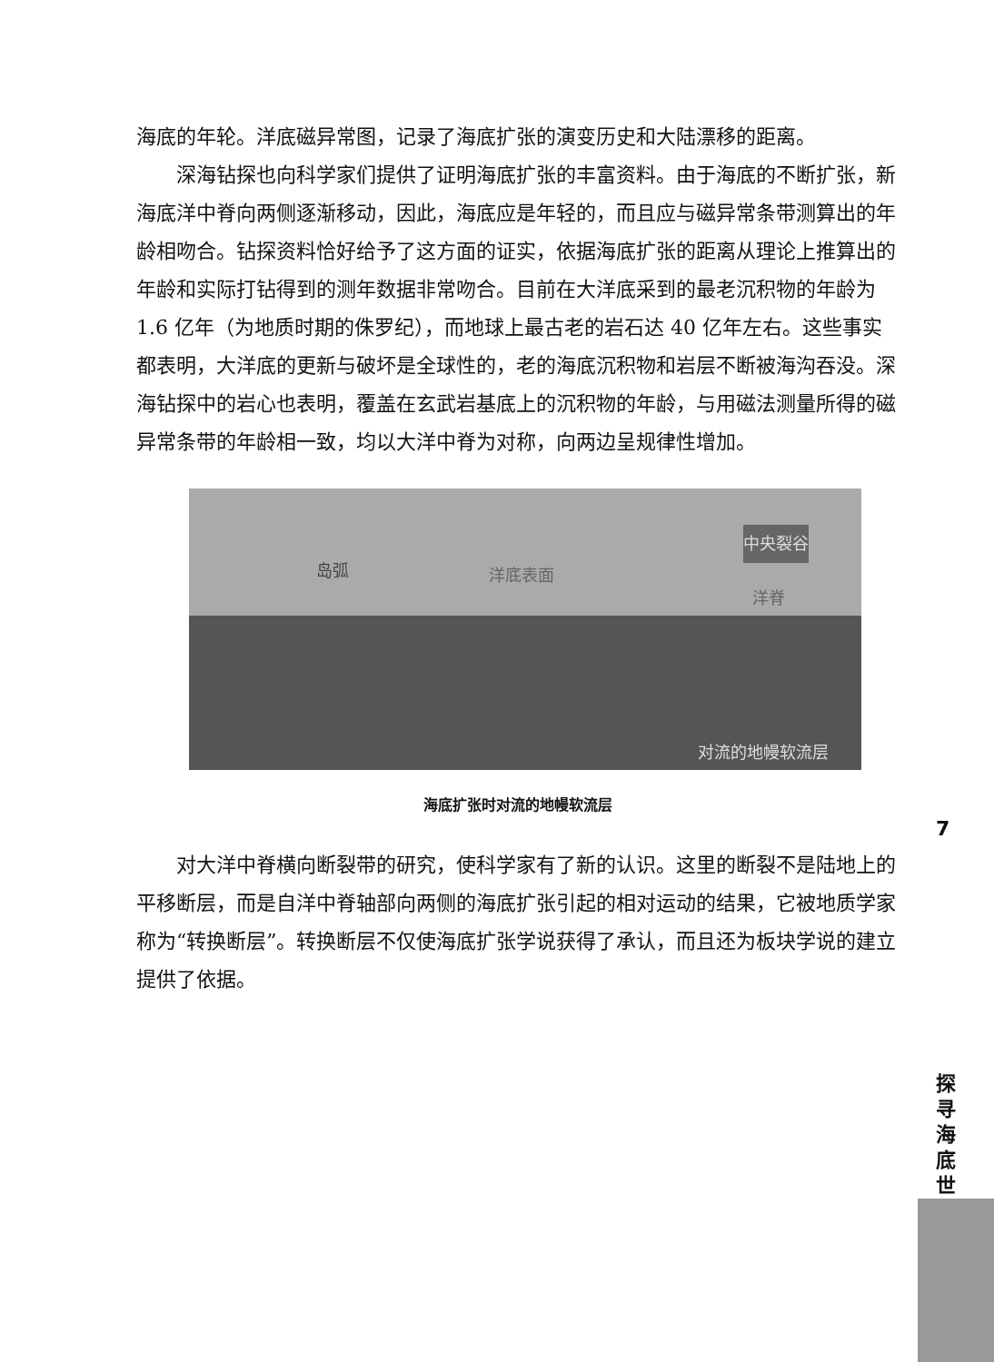海底的年轮。洋底磁异常图，记录了海底扩张的演变历史和大陆漂移的距离。
深海钻探也向科学家们提供了证明海底扩张的丰富资料。由于海底的不断扩张，新海底洋中脊向两侧逐渐移动，因此，海底应是年轻的，而且应与磁异常条带测算出的年龄相吻合。钻探资料恰好给予了这方面的证实，依据海底扩张的距离从理论上推算出的年龄和实际打钻得到的测年数据非常吻合。目前在大洋底采到的最老沉积物的年龄为 1.6 亿年（为地质时期的侏罗纪），而地球上最古老的岩石达 40 亿年左右。这些事实都表明，大洋底的更新与破坏是全球性的，老的海底沉积物和岩层不断被海沟吞没。深海钻探中的岩心也表明，覆盖在玄武岩基底上的沉积物的年龄，与用磁法测量所得的磁异常条带的年龄相一致，均以大洋中脊为对称，向两边呈规律性增加。
岛弧 洋底表面
中央裂谷
洋脊
对流的地幔软流层
海底扩张时对流的地幔软流层
对大洋中脊横向断裂带的研究，使科学家有了新的认识。这里的断裂不是陆地上的平移断层，而是自洋中脊轴部向两侧的海底扩张引起的相对运动的结果，它被地质学家称为“转换断层”。转换断层不仅使海底扩张学说获得了承认，而且还为板块学说的建立提供了依据。
7
探寻海底世界